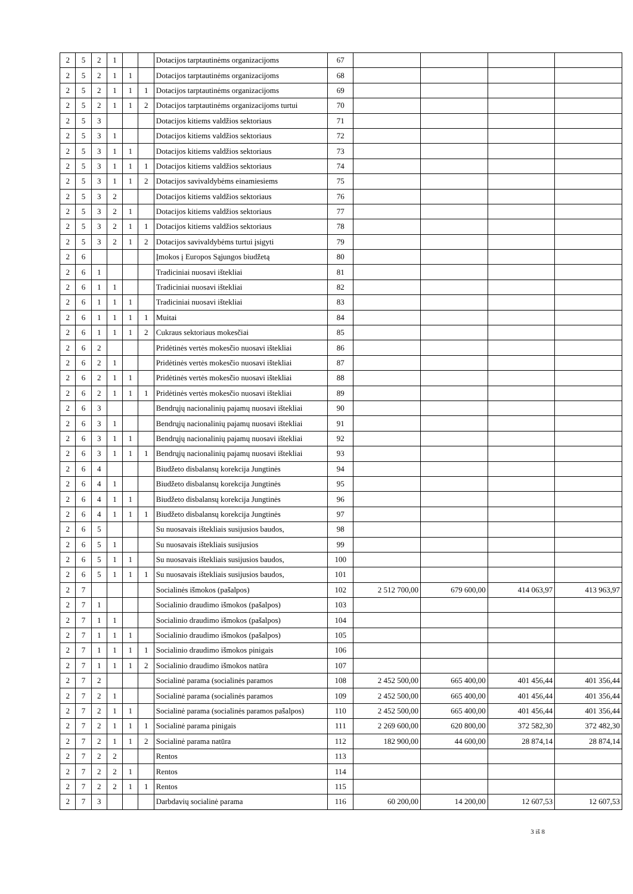| 2 | 5 | 2 | 1 | | | Dotacijos tarptautinėms organizacijoms | 67 | | | | |
| 2 | 5 | 2 | 1 | 1 | | Dotacijos tarptautinėms organizacijoms | 68 | | | | |
| 2 | 5 | 2 | 1 | 1 | 1 | Dotacijos tarptautinėms organizacijoms | 69 | | | | |
| 2 | 5 | 2 | 1 | 1 | 2 | Dotacijos tarptautinėms organizacijoms turtui | 70 | | | | |
| 2 | 5 | 3 | | | | Dotacijos kitiems valdžios sektoriaus | 71 | | | | |
| 2 | 5 | 3 | 1 | | | Dotacijos kitiems valdžios sektoriaus | 72 | | | | |
| 2 | 5 | 3 | 1 | 1 | | Dotacijos kitiems valdžios sektoriaus | 73 | | | | |
| 2 | 5 | 3 | 1 | 1 | 1 | Dotacijos kitiems valdžios sektoriaus | 74 | | | | |
| 2 | 5 | 3 | 1 | 1 | 2 | Dotacijos savivaldybėms einamiesiems | 75 | | | | |
| 2 | 5 | 3 | 2 | | | Dotacijos kitiems valdžios sektoriaus | 76 | | | | |
| 2 | 5 | 3 | 2 | 1 | | Dotacijos kitiems valdžios sektoriaus | 77 | | | | |
| 2 | 5 | 3 | 2 | 1 | 1 | Dotacijos kitiems valdžios sektoriaus | 78 | | | | |
| 2 | 5 | 3 | 2 | 1 | 2 | Dotacijos savivaldybėms turtui įsigyti | 79 | | | | |
| 2 | 6 | | | | | Įmokos į Europos Sąjungos biudžetą | 80 | | | | |
| 2 | 6 | 1 | | | | Tradiciniai nuosavi ištekliai | 81 | | | | |
| 2 | 6 | 1 | 1 | | | Tradiciniai nuosavi ištekliai | 82 | | | | |
| 2 | 6 | 1 | 1 | 1 | | Tradiciniai nuosavi ištekliai | 83 | | | | |
| 2 | 6 | 1 | 1 | 1 | 1 | Muitai | 84 | | | | |
| 2 | 6 | 1 | 1 | 1 | 2 | Cukraus sektoriaus mokesčiai | 85 | | | | |
| 2 | 6 | 2 | | | | Pridėtinės vertės mokesčio nuosavi ištekliai | 86 | | | | |
| 2 | 6 | 2 | 1 | | | Pridėtinės vertės mokesčio nuosavi ištekliai | 87 | | | | |
| 2 | 6 | 2 | 1 | 1 | | Pridėtinės vertės mokesčio nuosavi ištekliai | 88 | | | | |
| 2 | 6 | 2 | 1 | 1 | 1 | Pridėtinės vertės mokesčio nuosavi ištekliai | 89 | | | | |
| 2 | 6 | 3 | | | | Bendrųjų nacionalinių pajamų nuosavi ištekliai | 90 | | | | |
| 2 | 6 | 3 | 1 | | | Bendrųjų nacionalinių pajamų nuosavi ištekliai | 91 | | | | |
| 2 | 6 | 3 | 1 | 1 | | Bendrųjų nacionalinių pajamų nuosavi ištekliai | 92 | | | | |
| 2 | 6 | 3 | 1 | 1 | 1 | Bendrųjų nacionalinių pajamų nuosavi ištekliai | 93 | | | | |
| 2 | 6 | 4 | | | | Biudžeto disbalansų korekcija Jungtinės | 94 | | | | |
| 2 | 6 | 4 | 1 | | | Biudžeto disbalansų korekcija Jungtinės | 95 | | | | |
| 2 | 6 | 4 | 1 | 1 | | Biudžeto disbalansų korekcija Jungtinės | 96 | | | | |
| 2 | 6 | 4 | 1 | 1 | 1 | Biudžeto disbalansų korekcija Jungtinės | 97 | | | | |
| 2 | 6 | 5 | | | | Su nuosavais ištekliais susijusios baudos, | 98 | | | | |
| 2 | 6 | 5 | 1 | | | Su nuosavais ištekliais susijusios | 99 | | | | |
| 2 | 6 | 5 | 1 | 1 | | Su nuosavais ištekliais susijusios baudos, | 100 | | | | |
| 2 | 6 | 5 | 1 | 1 | 1 | Su nuosavais ištekliais susijusios baudos, | 101 | | | | |
| 2 | 7 | | | | | Socialinės išmokos (pašalpos) | 102 | 2 512 700,00 | 679 600,00 | 414 063,97 | 413 963,97 |
| 2 | 7 | 1 | | | | Socialinio draudimo išmokos (pašalpos) | 103 | | | | |
| 2 | 7 | 1 | 1 | | | Socialinio draudimo išmokos (pašalpos) | 104 | | | | |
| 2 | 7 | 1 | 1 | 1 | | Socialinio draudimo išmokos (pašalpos) | 105 | | | | |
| 2 | 7 | 1 | 1 | 1 | 1 | Socialinio draudimo išmokos pinigais | 106 | | | | |
| 2 | 7 | 1 | 1 | 1 | 2 | Socialinio draudimo išmokos natūra | 107 | | | | |
| 2 | 7 | 2 | | | | Socialinė parama (socialinės paramos | 108 | 2 452 500,00 | 665 400,00 | 401 456,44 | 401 356,44 |
| 2 | 7 | 2 | 1 | | | Socialinė parama (socialinės paramos | 109 | 2 452 500,00 | 665 400,00 | 401 456,44 | 401 356,44 |
| 2 | 7 | 2 | 1 | 1 | | Socialinė parama (socialinės paramos pašalpos) | 110 | 2 452 500,00 | 665 400,00 | 401 456,44 | 401 356,44 |
| 2 | 7 | 2 | 1 | 1 | 1 | Socialinė parama pinigais | 111 | 2 269 600,00 | 620 800,00 | 372 582,30 | 372 482,30 |
| 2 | 7 | 2 | 1 | 1 | 2 | Socialinė parama natūra | 112 | 182 900,00 | 44 600,00 | 28 874,14 | 28 874,14 |
| 2 | 7 | 2 | 2 | | | Rentos | 113 | | | | |
| 2 | 7 | 2 | 2 | 1 | | Rentos | 114 | | | | |
| 2 | 7 | 2 | 2 | 1 | 1 | Rentos | 115 | | | | |
| 2 | 7 | 3 | | | | Darbdavių socialinė parama | 116 | 60 200,00 | 14 200,00 | 12 607,53 | 12 607,53 |
3 iš 8